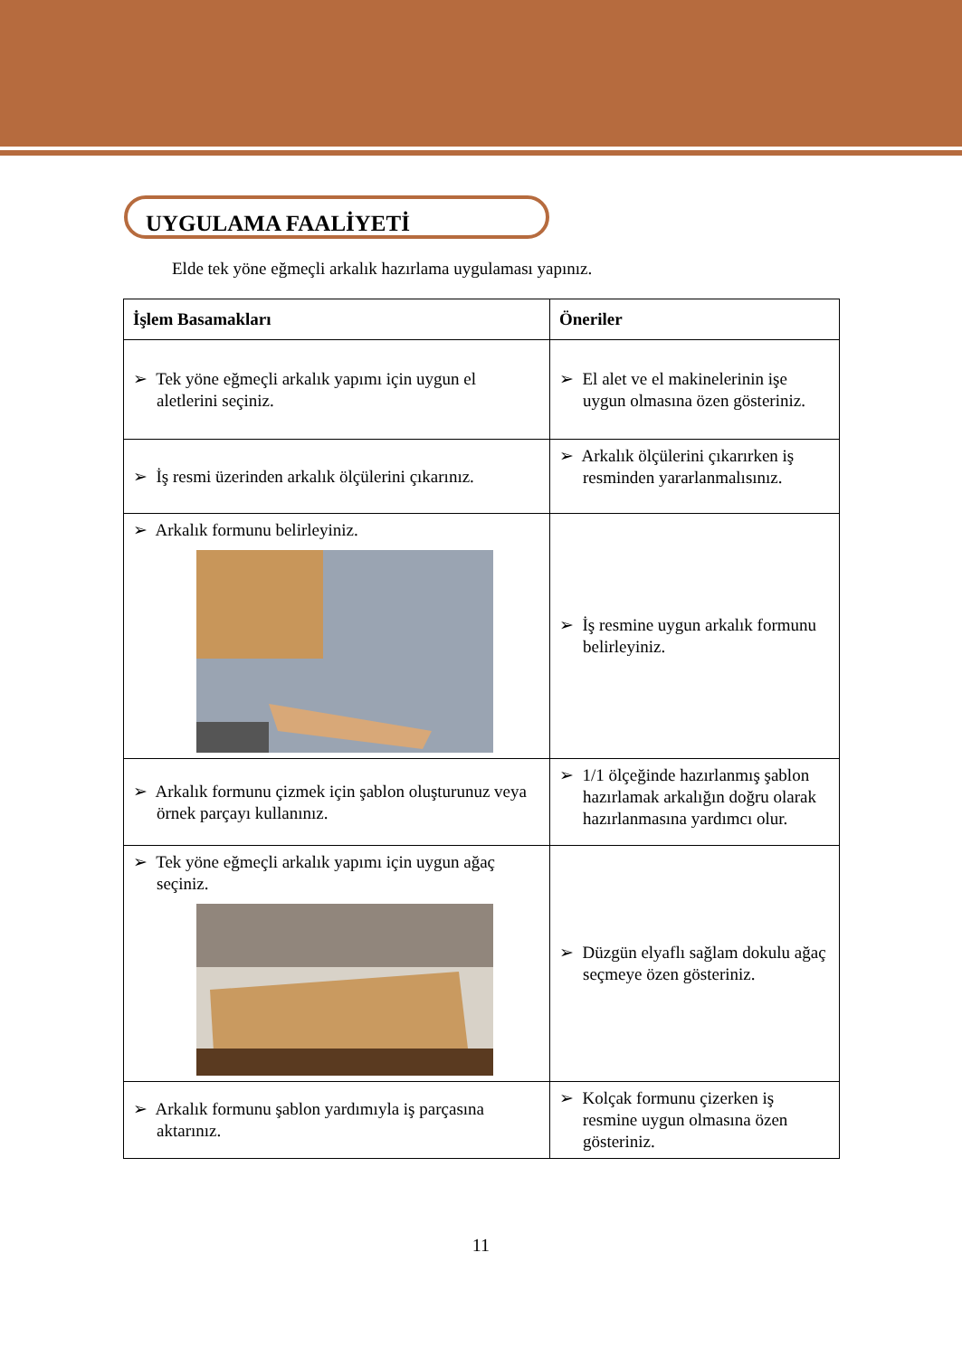UYGULAMA FAALİYETİ
Elde tek yöne eğmeçli arkalık hazırlama uygulaması yapınız.
| İşlem Basamakları | Öneriler |
| --- | --- |
| ➢ Tek yöne eğmeçli arkalık yapımı için uygun el aletlerini seçiniz. | ➢ El alet ve el makinelerinin işe uygun olmasına özen gösteriniz. |
| ➢ İş resmi üzerinden arkalık ölçülerini çıkarınız. | ➢ Arkalık ölçülerini çıkarırken iş resminden yararlanmalısınız. |
| ➢ Arkalık formunu belirleyiniz. | ➢ İş resmine uygun arkalık formunu belirleyiniz. |
| ➢ Arkalık formunu çizmek için şablon oluşturunuz veya örnek parçayı kullanınız. | ➢ 1/1 ölçeğinde hazırlanmış şablon hazırlamak arkalığın doğru olarak hazırlanmasına yardımcı olur. |
| ➢ Tek yöne eğmeçli arkalık yapımı için uygun ağaç seçiniz. | ➢ Düzgün elyaflı sağlam dokulu ağaç seçmeye özen gösteriniz. |
| ➢ Arkalık formunu şablon yardımıyla iş parçasına aktarınız. | ➢ Kolçak formunu çizerken iş resmine uygun olmasına özen gösteriniz. |
11